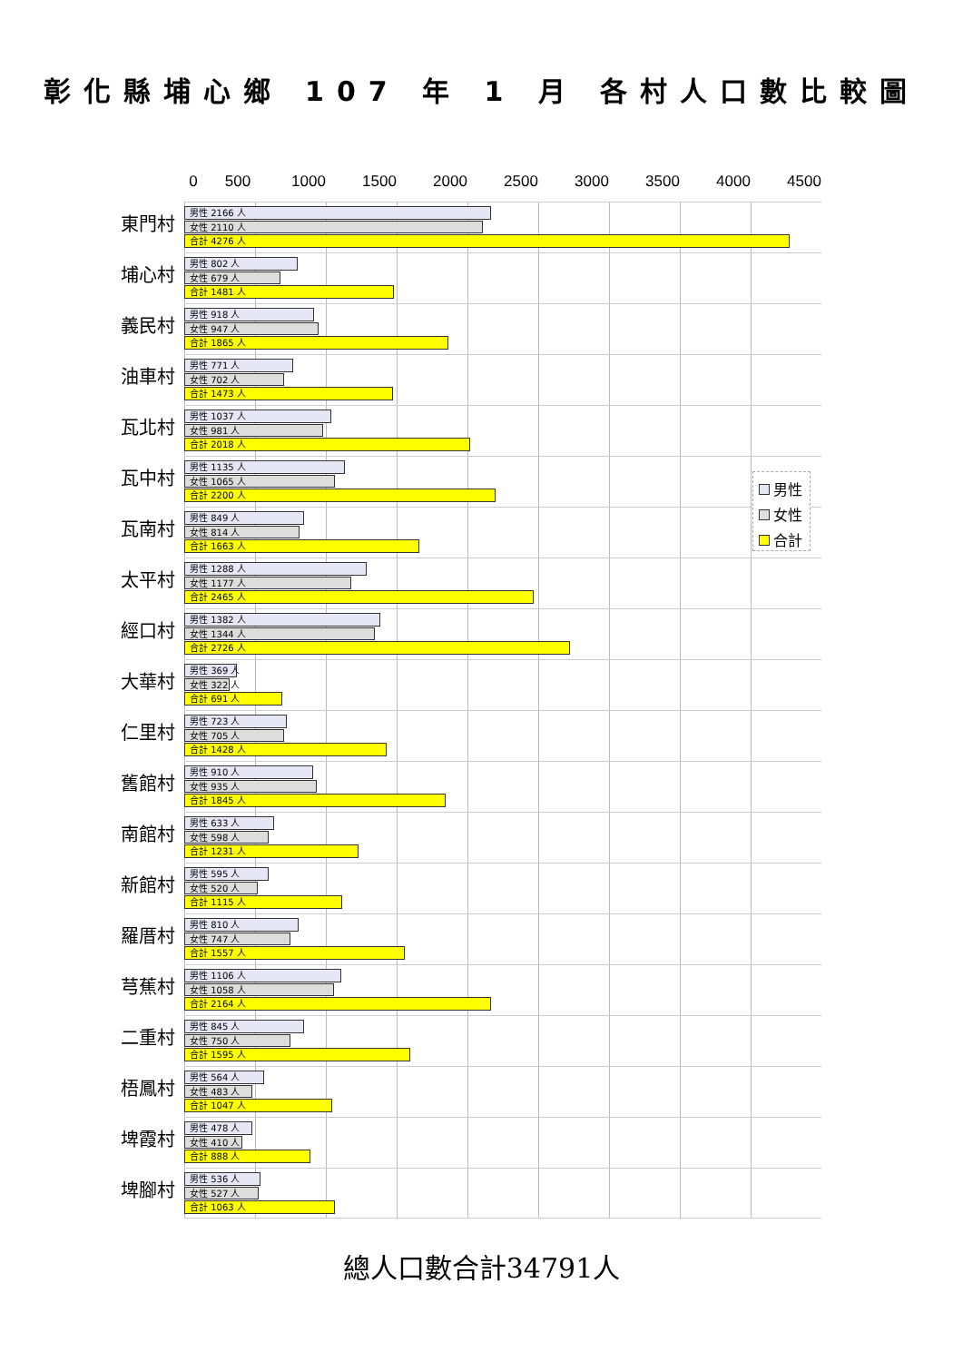彰化縣埔心鄉 107 年 1 月 各村人口數比較圖
0 500 1000 1500 2000 2500 3000 3500 4000 4500
東門村
男性 2166 人
女性 2110 人
合計 4276 人
埔心村
男性 802 人
女性 679 人
合計 1481 人
義民村
男性 918 人
女性 947 人
合計 1865 人
油車村
男性 771 人
女性 702 人
合計 1473 人
瓦北村
男性 1037 人
女性 981 人
合計 2018 人
瓦中村
男性 1135 人
女性 1065 人
合計 2200 人
男性
女性
合計
瓦南村
男性 849 人
女性 814 人
合計 1663 人
太平村
男性 1288 人
女性 1177 人
合計 2465 人
經口村
男性 1382 人
女性 1344 人
合計 2726 人
大華村
男性 369 人
女性 322 人
合計 691 人
仁里村
男性 723 人
女性 705 人
合計 1428 人
舊館村
男性 910 人
女性 935 人
合計 1845 人
南館村
男性 633 人
女性 598 人
合計 1231 人
新館村
男性 595 人
女性 520 人
合計 1115 人
羅厝村
男性 810 人
女性 747 人
合計 1557 人
芎蕉村
男性 1106 人
女性 1058 人
合計 2164 人
二重村
男性 845 人
女性 750 人
合計 1595 人
梧鳳村
男性 564 人
女性 483 人
合計 1047 人
埤霞村
男性 478 人
女性 410 人
合計 888 人
埤腳村
男性 536 人
女性 527 人
合計 1063 人
總人口數合計34791人